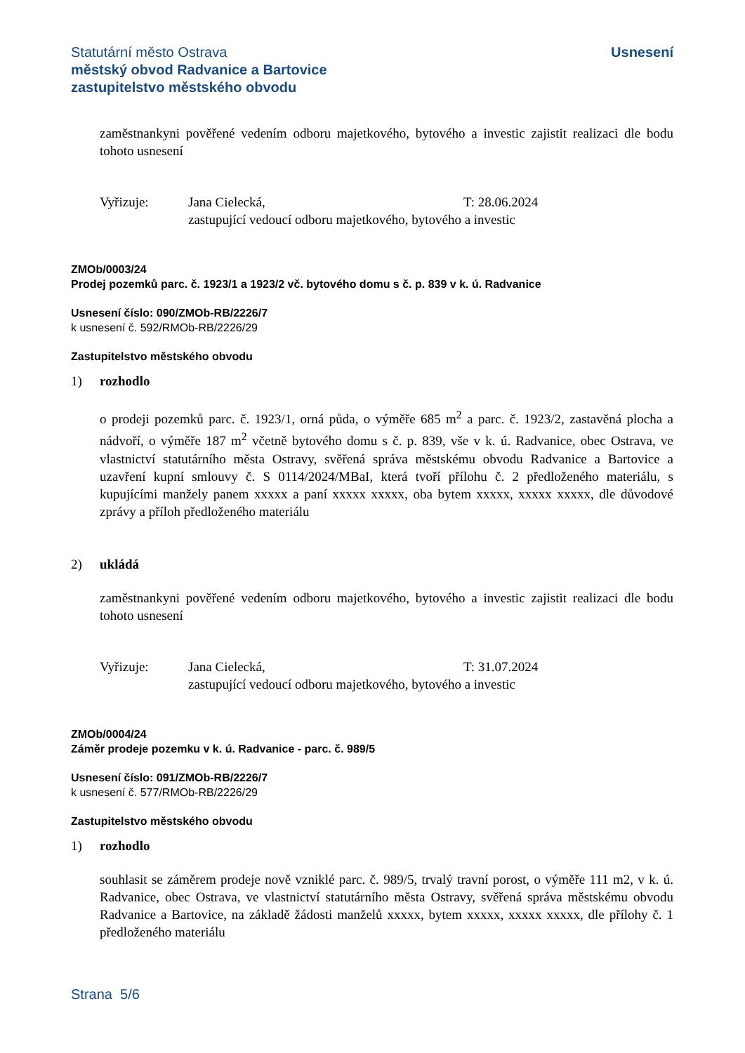Statutární město Ostrava
městský obvod Radvanice a Bartovice
zastupitelstvo městského obvodu
Usnesení
zaměstnankyni pověřené vedením odboru majetkového, bytového a investic zajistit realizaci dle bodu tohoto usnesení
Vyřizuje: Jana Cielecká, T: 28.06.2024
zastupující vedoucí odboru majetkového, bytového a investic
ZMOb/0003/24
Prodej pozemků parc. č. 1923/1 a 1923/2 vč. bytového domu s č. p. 839 v k. ú. Radvanice
Usnesení číslo: 090/ZMOb-RB/2226/7
k usnesení č. 592/RMOb-RB/2226/29
Zastupitelstvo městského obvodu
1) rozhodlo
o prodeji pozemků parc. č. 1923/1, orná půda, o výměře 685 m<sup>2</sup> a parc. č. 1923/2, zastavěná plocha a nádvoří, o výměře 187 m<sup>2</sup> včetně bytového domu s č. p. 839, vše v k. ú. Radvanice, obec Ostrava, ve vlastnictví statutárního města Ostravy, svěřená správa městskému obvodu Radvanice a Bartovice a uzavření kupní smlouvy č. S 0114/2024/MBaI, která tvoří přílohu č. 2 předloženého materiálu, s kupujícími manžely panem xxxxx a paní xxxxx xxxxx, oba bytem xxxxx, xxxxx xxxxx, dle důvodové zprávy a příloh předloženého materiálu
2) ukládá
zaměstnankyni pověřené vedením odboru majetkového, bytového a investic zajistit realizaci dle bodu tohoto usnesení
Vyřizuje: Jana Cielecká, T: 31.07.2024
zastupující vedoucí odboru majetkového, bytového a investic
ZMOb/0004/24
Záměr prodeje pozemku v k. ú. Radvanice - parc. č. 989/5
Usnesení číslo: 091/ZMOb-RB/2226/7
k usnesení č. 577/RMOb-RB/2226/29
Zastupitelstvo městského obvodu
1) rozhodlo
souhlasit se záměrem prodeje nově vzniklé parc. č. 989/5, trvalý travní porost, o výměře 111 m2, v k. ú. Radvanice, obec Ostrava, ve vlastnictví statutárního města Ostravy, svěřená správa městskému obvodu Radvanice a Bartovice, na základě žádosti manželů xxxxx, bytem xxxxx, xxxxx xxxxx, dle přílohy č. 1 předloženého materiálu
Strana 5/6